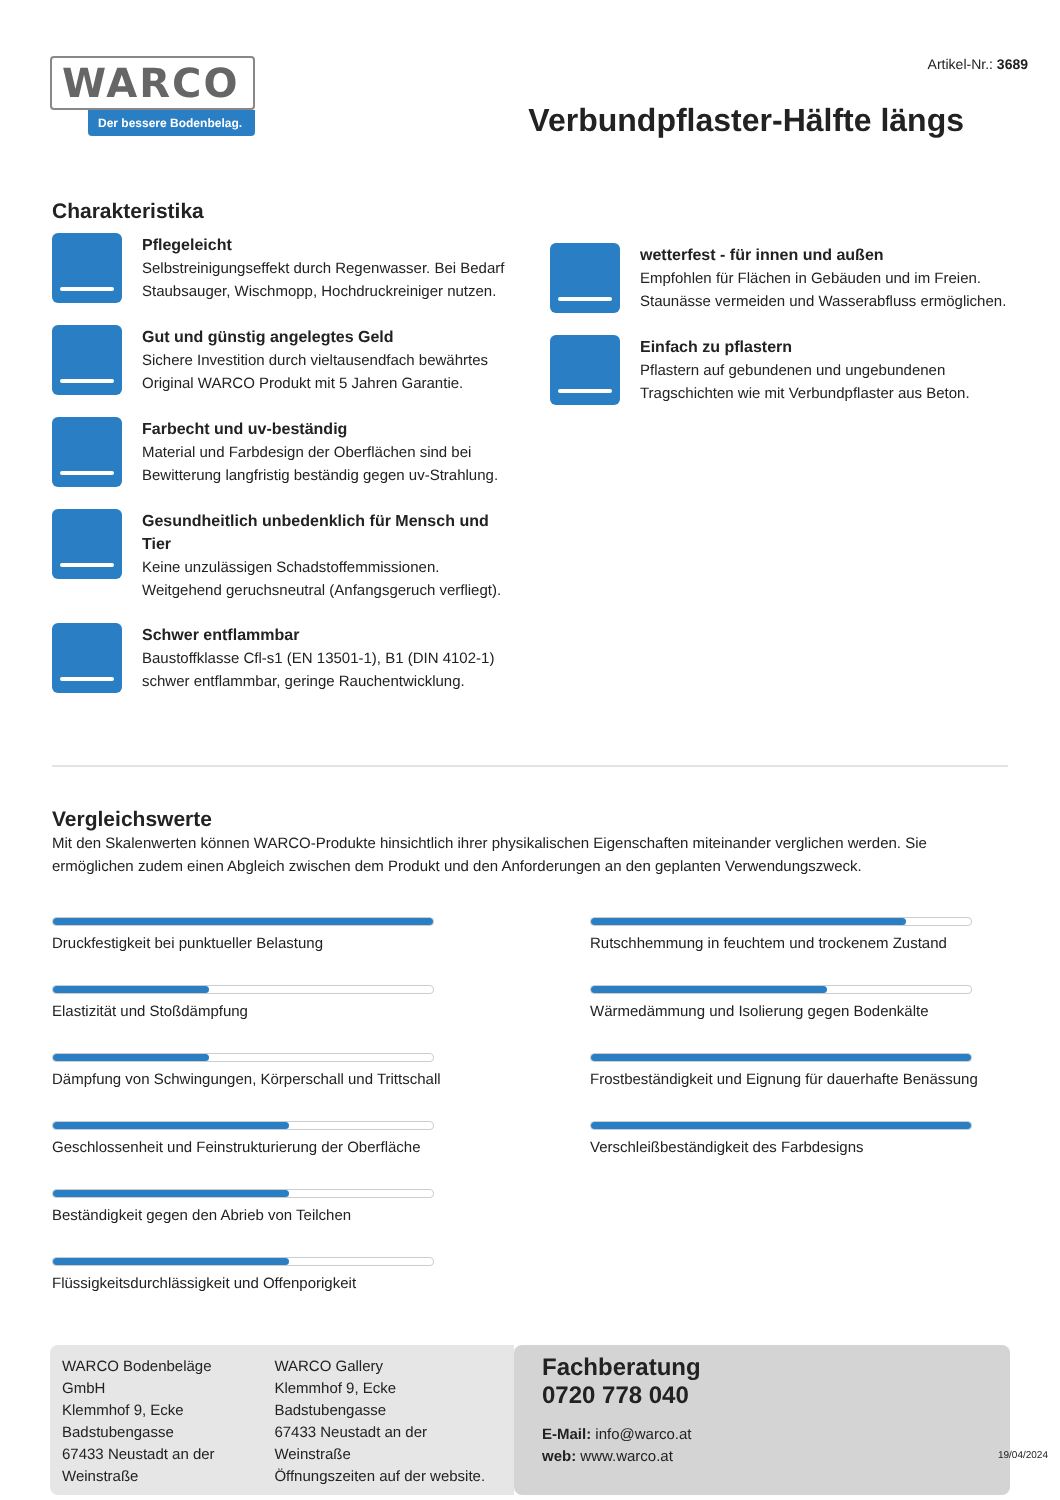WARCO
Der bessere Bodenbelag.
Artikel-Nr.: 3689
Verbundpflaster-Hälfte längs
Charakteristika
Pflegeleicht
Selbstreinigungseffekt durch Regenwasser. Bei Bedarf Staubsauger, Wischmopp, Hochdruckreiniger nutzen.
Gut und günstig angelegtes Geld
Sichere Investition durch vieltausendfach bewährtes Original WARCO Produkt mit 5 Jahren Garantie.
Farbecht und uv-beständig
Material und Farbdesign der Oberflächen sind bei Bewitterung langfristig beständig gegen uv-Strahlung.
Gesundheitlich unbedenklich für Mensch und Tier
Keine unzulässigen Schadstoffemmissionen. Weitgehend geruchsneutral (Anfangsgeruch verfliegt).
Schwer entflammbar
Baustoffklasse Cfl-s1 (EN 13501-1), B1 (DIN 4102-1) schwer entflammbar, geringe Rauchentwicklung.
wetterfest - für innen und außen
Empfohlen für Flächen in Gebäuden und im Freien. Staunässe vermeiden und Wasserabfluss ermöglichen.
Einfach zu pflastern
Pflastern auf gebundenen und ungebundenen Tragschichten wie mit Verbundpflaster aus Beton.
Vergleichswerte
Mit den Skalenwerten können WARCO-Produkte hinsichtlich ihrer physikalischen Eigenschaften miteinander verglichen werden. Sie ermöglichen zudem einen Abgleich zwischen dem Produkt und den Anforderungen an den geplanten Verwendungszweck.
Druckfestigkeit bei punktueller Belastung
Elastizität und Stoßdämpfung
Dämpfung von Schwingungen, Körperschall und Trittschall
Geschlossenheit und Feinstrukturierung der Oberfläche
Beständigkeit gegen den Abrieb von Teilchen
Flüssigkeitsdurchlässigkeit und Offenporigkeit
Rutschhemmung in feuchtem und trockenem Zustand
Wärmedämmung und Isolierung gegen Bodenkälte
Frostbeständigkeit und Eignung für dauerhafte Benässung
Verschleißbeständigkeit des Farbdesigns
WARCO Bodenbeläge GmbH
Klemmhof 9, Ecke Badstubengasse
67433 Neustadt an der Weinstraße
WARCO Gallery
Klemmhof 9, Ecke Badstubengasse
67433 Neustadt an der Weinstraße
Öffnungszeiten auf der website.
Fachberatung
0720 778 040
E-Mail: info@warco.at
web: www.warco.at
19/04/2024